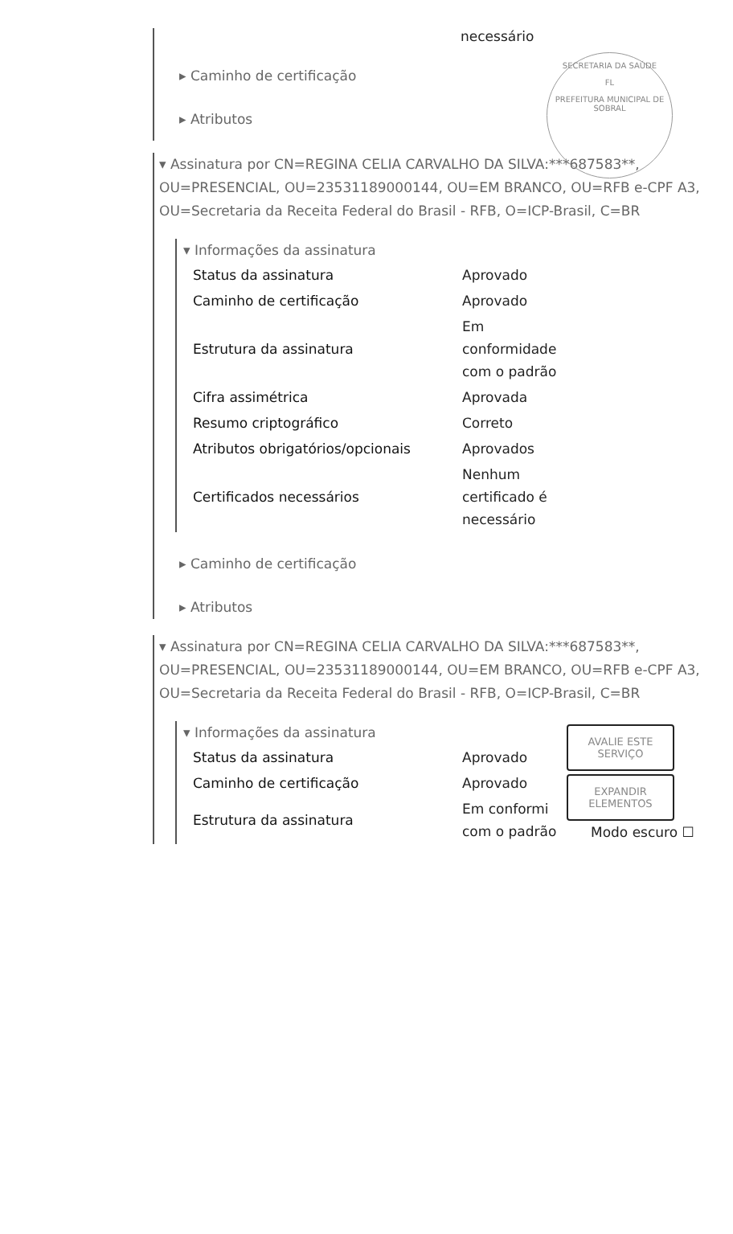SECRETARIA DA SAÚDE
FL
PREFEITURA MUNICIPAL DE SOBRAL
necessário
▸ Caminho de certificação
▸ Atributos
▾ Assinatura por CN=REGINA CELIA CARVALHO DA SILVA:***687583**, OU=PRESENCIAL, OU=23531189000144, OU=EM BRANCO, OU=RFB e-CPF A3, OU=Secretaria da Receita Federal do Brasil - RFB, O=ICP-Brasil, C=BR
▾ Informações da assinatura
| Status da assinatura | Aprovado |
| Caminho de certificação | Aprovado |
| Estrutura da assinatura | Em conformidade com o padrão |
| Cifra assimétrica | Aprovada |
| Resumo criptográfico | Correto |
| Atributos obrigatórios/opcionais | Aprovados |
| Certificados necessários | Nenhum certificado é necessário |
▸ Caminho de certificação
▸ Atributos
▾ Assinatura por CN=REGINA CELIA CARVALHO DA SILVA:***687583**, OU=PRESENCIAL, OU=23531189000144, OU=EM BRANCO, OU=RFB e-CPF A3, OU=Secretaria da Receita Federal do Brasil - RFB, O=ICP-Brasil, C=BR
▾ Informações da assinatura
| Status da assinatura | Aprovado |
| Caminho de certificação | Aprovado |
| Estrutura da assinatura | Em conformi com o padrão |
AVALIE ESTE SERVIÇO
EXPANDIR ELEMENTOS
Modo escuro ☐